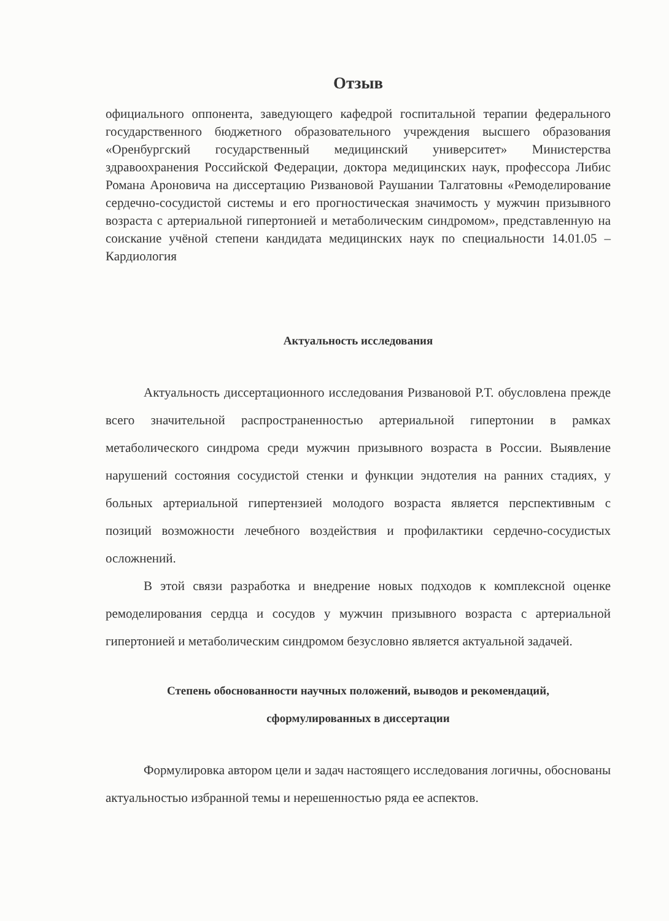Отзыв
официального оппонента, заведующего кафедрой госпитальной терапии федерального государственного бюджетного образовательного учреждения высшего образования «Оренбургский государственный медицинский университет» Министерства здравоохранения Российской Федерации, доктора медицинских наук, профессора Либис Романа Ароновича на диссертацию Ризвановой Раушании Талгатовны «Ремоделирование сердечно-сосудистой системы и его прогностическая значимость у мужчин призывного возраста с артериальной гипертонией и метаболическим синдромом», представленную на соискание учёной степени кандидата медицинских наук по специальности 14.01.05 – Кардиология
Актуальность исследования
Актуальность диссертационного исследования Ризвановой Р.Т. обусловлена прежде всего значительной распространенностью артериальной гипертонии в рамках метаболического синдрома среди мужчин призывного возраста в России. Выявление нарушений состояния сосудистой стенки и функции эндотелия на ранних стадиях, у больных артериальной гипертензией молодого возраста является перспективным с позиций возможности лечебного воздействия и профилактики сердечно-сосудистых осложнений.
В этой связи разработка и внедрение новых подходов к комплексной оценке ремоделирования сердца и сосудов у мужчин призывного возраста с артериальной гипертонией и метаболическим синдромом безусловно является актуальной задачей.
Степень обоснованности научных положений, выводов и рекомендаций,
сформулированных в диссертации
Формулировка автором цели и задач настоящего исследования логичны, обоснованы актуальностью избранной темы и нерешенностью ряда ее аспектов.